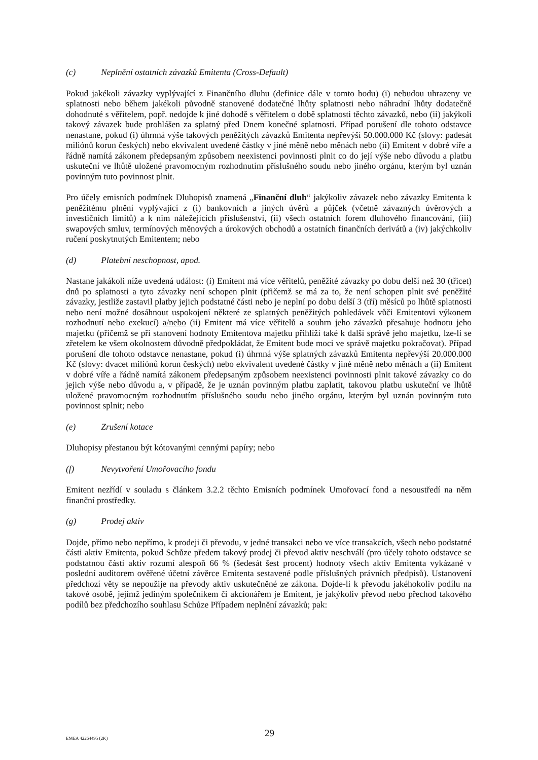(c) Neplnění ostatních závazků Emitenta (Cross-Default)
Pokud jakékoli závazky vyplývající z Finančního dluhu (definice dále v tomto bodu) (i) nebudou uhrazeny ve splatnosti nebo během jakékoli původně stanovené dodatečné lhůty splatnosti nebo náhradní lhůty dodatečně dohodnuté s věřitelem, popř. nedojde k jiné dohodě s věřitelem o době splatnosti těchto závazků, nebo (ii) jakýkoli takový závazek bude prohlášen za splatný před Dnem konečné splatnosti. Případ porušení dle tohoto odstavce nenastane, pokud (i) úhrnná výše takových peněžitých závazků Emitenta nepřevýší 50.000.000 Kč (slovy: padesát miliónů korun českých) nebo ekvivalent uvedené částky v jiné měně nebo měnách nebo (ii) Emitent v dobré víře a řádně namítá zákonem předepsaným způsobem neexistenci povinnosti plnit co do její výše nebo důvodu a platbu uskuteční ve lhůtě uložené pravomocným rozhodnutím příslušného soudu nebo jiného orgánu, kterým byl uznán povinným tuto povinnost plnit.
Pro účely emisních podmínek Dluhopisů znamená „Finanční dluh“ jakýkoliv závazek nebo závazky Emitenta k peněžitému plnění vyplývající z (i) bankovních a jiných úvěrů a půjček (včetně závazných úvěrových a investičních limitů) a k nim náležejících příslušenství, (ii) všech ostatních forem dluhového financování, (iii) swapových smluv, termínových měnových a úrokových obchodů a ostatních finančních derivátů a (iv) jakýchkoliv ručení poskytnutých Emitentem; nebo
(d) Platební neschopnost, apod.
Nastane jakákoli níže uvedená událost: (i) Emitent má více věřitelů, peněžité závazky po dobu delší než 30 (třicet) dnů po splatnosti a tyto závazky není schopen plnit (přičemž se má za to, že není schopen plnit své peněžité závazky, jestliže zastavil platby jejich podstatné části nebo je neplní po dobu delší 3 (tří) měsíců po lhůtě splatnosti nebo není možné dosáhnout uspokojení některé ze splatných peněžitých pohledávek vůči Emitentovi výkonem rozhodnutí nebo exekucí) a/nebo (ii) Emitent má více věřitelů a souhrn jeho závazků přesahuje hodnotu jeho majetku (přičemž se při stanovení hodnoty Emitentova majetku přihlíží také k další správě jeho majetku, lze-li se zřetelem ke všem okolnostem důvodně předpokládat, že Emitent bude moci ve správě majetku pokračovat). Případ porušení dle tohoto odstavce nenastane, pokud (i) úhrnná výše splatných závazků Emitenta nepřevýší 20.000.000 Kč (slovy: dvacet miliónů korun českých) nebo ekvivalent uvedené částky v jiné měně nebo měnách a (ii) Emitent v dobré víře a řádně namítá zákonem předepsaným způsobem neexistenci povinnosti plnit takové závazky co do jejich výše nebo důvodu a, v případě, že je uznán povinným platbu zaplatit, takovou platbu uskuteční ve lhůtě uložené pravomocným rozhodnutím příslušného soudu nebo jiného orgánu, kterým byl uznán povinným tuto povinnost splnit; nebo
(e) Zrušení kotace
Dluhopisy přestanou být kótovanými cennými papíry; nebo
(f) Nevytvoření Umořovacího fondu
Emitent nezřídí v souladu s článkem 3.2.2 těchto Emisních podmínek Umořovací fond a nesoustředí na něm finanční prostředky.
(g) Prodej aktiv
Dojde, přímo nebo nepřímo, k prodeji či převodu, v jedné transakci nebo ve více transakcích, všech nebo podstatné části aktiv Emitenta, pokud Schůze předem takový prodej či převod aktiv neschválí (pro účely tohoto odstavce se podstatnou částí aktiv rozumí alespoň 66 % (šedesát šest procent) hodnoty všech aktiv Emitenta vykázané v poslední auditorem ověřené účetní závěrce Emitenta sestavené podle příslušných právních předpisů). Ustanovení předchozí věty se nepoužije na převody aktiv uskutečněné ze zákona. Dojde-li k převodu jakéhokoliv podílu na takové osobě, jejímž jediným společníkem či akcionářem je Emitent, je jakýkoliv převod nebo přechod takového podílů bez předchozího souhlasu Schůze Případem neplnění závazků; pak:
EMEA 42264495 (2K) 29